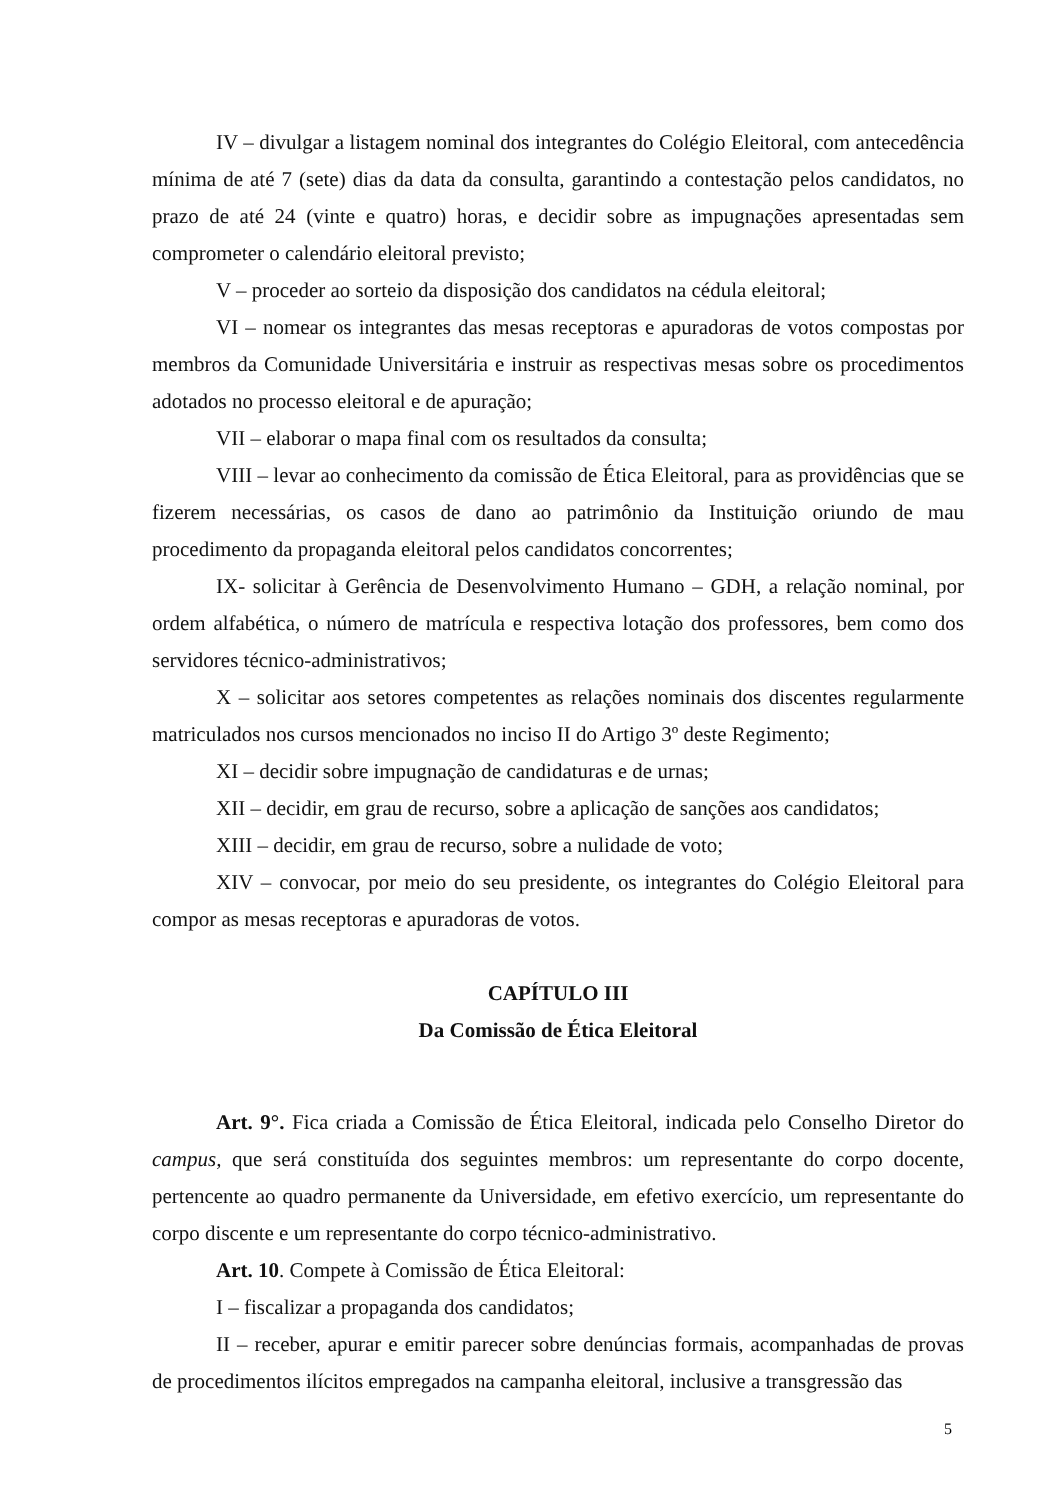IV – divulgar a listagem nominal dos integrantes do Colégio Eleitoral, com antecedência mínima de até 7 (sete) dias da data da consulta, garantindo a contestação pelos candidatos, no prazo de até 24 (vinte e quatro) horas, e decidir sobre as impugnações apresentadas sem comprometer o calendário eleitoral previsto;
V – proceder ao sorteio da disposição dos candidatos na cédula eleitoral;
VI – nomear os integrantes das mesas receptoras e apuradoras de votos compostas por membros da Comunidade Universitária e instruir as respectivas mesas sobre os procedimentos adotados no processo eleitoral e de apuração;
VII – elaborar o mapa final com os resultados da consulta;
VIII – levar ao conhecimento da comissão de Ética Eleitoral, para as providências que se fizerem necessárias, os casos de dano ao patrimônio da Instituição oriundo de mau procedimento da propaganda eleitoral pelos candidatos concorrentes;
IX- solicitar à Gerência de Desenvolvimento Humano – GDH, a relação nominal, por ordem alfabética, o número de matrícula e respectiva lotação dos professores, bem como dos servidores técnico-administrativos;
X – solicitar aos setores competentes as relações nominais dos discentes regularmente matriculados nos cursos mencionados no inciso II do Artigo 3º deste Regimento;
XI – decidir sobre impugnação de candidaturas e de urnas;
XII – decidir, em grau de recurso, sobre a aplicação de sanções aos candidatos;
XIII – decidir, em grau de recurso, sobre a nulidade de voto;
XIV – convocar, por meio do seu presidente, os integrantes do Colégio Eleitoral para compor as mesas receptoras e apuradoras de votos.
CAPÍTULO III
Da Comissão de Ética Eleitoral
Art. 9°. Fica criada a Comissão de Ética Eleitoral, indicada pelo Conselho Diretor do campus, que será constituída dos seguintes membros: um representante do corpo docente, pertencente ao quadro permanente da Universidade, em efetivo exercício, um representante do corpo discente e um representante do corpo técnico-administrativo.
Art. 10. Compete à Comissão de Ética Eleitoral:
I – fiscalizar a propaganda dos candidatos;
II – receber, apurar e emitir parecer sobre denúncias formais, acompanhadas de provas de procedimentos ilícitos empregados na campanha eleitoral, inclusive a transgressão das
5